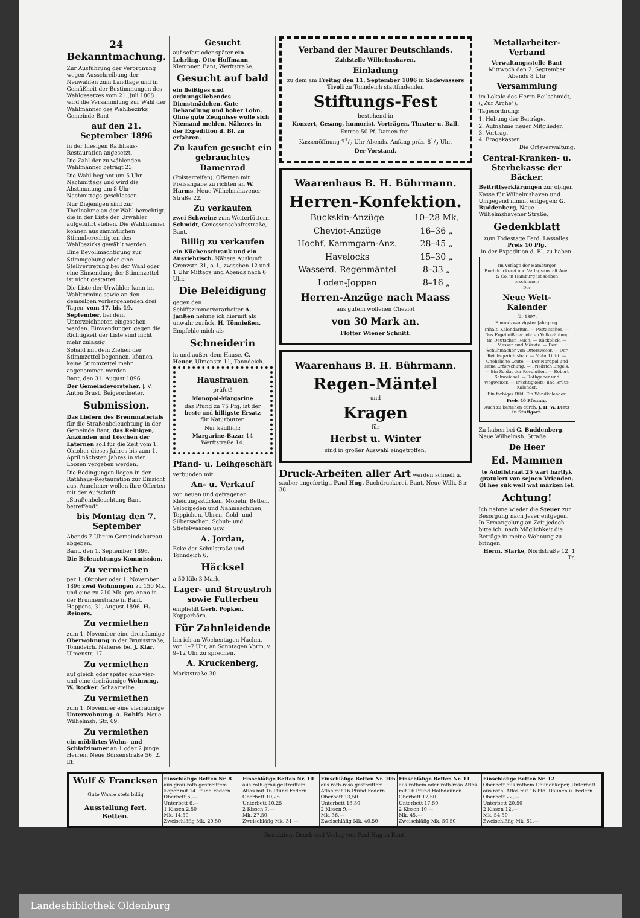24 Bekanntmachung.
Zur Ausführung der Verordnung wegen Ausschreibung der Neuwahlen zum Landtage und in Gemäßheit der Bestimmungen des Wahlgesetzes vom 21. Juli 1868 wird die Versammlung zur Wahl der Wahlmänner des Wahlbezirks Gemeinde Bant
auf den 21. September 1896
in der hiesigen Rathhaus-Restauration angesetzt.
Die Zahl der zu wählenden Wahlmänner beträgt 23.
Die Wahl beginnt um 5 Uhr Nachmittags und wird die Abstimmung um 8 Uhr Nachmittags geschlossen.
Nur Diejenigen sind zur Theilnahme an der Wahl berechtigt, die in der Liste der Urwähler aufgeführt stehen. Die Wahlmänner können aus sämmtlichen Stimmberechtigten des Wahlbezirks gewählt werden.
Eine Bevollmächtigung zur Stimmgebung oder eine Stellvertretung bei der Wahl oder eine Einsendung der Stimmzettel ist nicht gestattet.
Die Liste der Urwähler kann im Wahltermine sowie an den demselben vorhergehenden drei Tagen, vom 17. bis 19. September, bei dem Unterzeichneten eingesehen werden. Einwendungen gegen die Richtigkeit der Liste sind nicht mehr zulässig.
Sobald mit dem Ziehen der Stimmzettel begonnen, können keine Stimmzettel mehr angenommen werden.
Bant, den 31. August 1896.
Der Gemeindevorsteher. J. V.: Anton Brust, Beigeordneter.
Submission.
Das Liefern des Brennmaterials für die Straßenbeleuchtung in der Gemeinde Bant, das Reinigen, Anzünden und Löschen der Laternen soll für die Zeit vom 1. Oktober dieses Jahres bis zum 1. April nächsten Jahres in vier Loosen vergeben werden.
Die Bedingungen liegen in der Rathhaus-Restauration zur Einsicht aus. Annehmer wollen ihre Offerten mit der Aufschrift „Straßenbeleuchtung Bant betreffend"
bis Montag den 7. September
Abends 7 Uhr im Gemeindebureau abgeben.
Bant, den 1. September 1896.
Die Beleuchtungs-Kommission.
Zu vermiethen
per 1. Oktober oder 1. November 1896 zwei Wohnungen zu 150 Mk. und eine zu 210 Mk. pro Anno in der Brunnenstraße in Bant. Heppens, 31. August 1896. H. Reiners.
Zu vermiethen
zum 1. November eine dreiräumige Oberwohnung in der Brunsstraße, Tonndeich. Näheres bei J. Klar, Ulmenstr. 17.
Zu vermiethen
auf gleich oder später eine vier- und eine dreiräumige Wohnung. W. Rocker, Schaarreihe.
Zu vermiethen
zum 1. November eine vierräumige Unterwohnung. A. Rohlfs, Neue Wilhelmsh. Str. 69.
Zu vermiethen
ein möblirtes Wohn- und Schlafzimmer an 1 oder 2 junge Herren. Neue Börsenstraße 56, 2. Et.
Gesucht
auf sofort oder später ein Lehrling. Otto Hoffmann, Klempner, Bant, Werftstraße.
Gesucht auf bald
ein fleißiges und ordnungsliebendes Dienstmädchen. Gute Behandlung und hoher Lohn. Ohne gute Zeugnisse wolle sich Niemand melden. Näheres in der Expedition d. Bl. zu erfahren.
Zu kaufen gesucht ein gebrauchtes Damenrad
(Polsterreifen). Offerten mit Preisangabe zu richten an W. Harms, Neue Wilhelmshavener Straße 22.
Zu verkaufen
zwei Schweine zum Weiterfüttern. Schmidt, Genossenschaftsstraße, Bant.
Billig zu verkaufen
ein Küchenschrank und ein Ausziehtisch. Nähere Auskunft Grenzstr. 31, o. l., zwischen 12 und 1 Uhr Mittags und Abends nach 6 Uhr.
Die Beleidigung
gegen den Schiffszimmervorarbeiter A. Janßen nehme ich hiermit als unwahr zurück. H. Tönnießen.
Empfehle mich als
Schneiderin
in und außer dem Hause. C. Heuer, Ulmenstr. 11, Tonndeich.
Hausfrauen
prüfet!
Monopol-Margarine
das Pfund zu 75 Pfg. ist der beste und billigste Ersatz für Naturbutter.
Nur käuflich:
Margarine-Bazar 14 Werftstraße 14.
Pfand- u. Leihgeschäft
verbunden mit
An- u. Verkauf
von neuen und getragenen Kleidungsstücken, Möbeln, Betten, Velocipeden und Nähmaschinen, Teppichen, Uhren, Gold- und Silbersachen, Schuh- und Stiefelwaaren usw.
A. Jordan,
Ecke der Schulstraße und Tonndeich 6.
Häcksel
à 50 Kilo 3 Mark,
Lager- und Streustroh sowie Futterheu
empfiehlt Gerh. Popken, Kopperhörn.
Für Zahnleidende
bin ich an Wochentagen Nachm. von 1–7 Uhr, an Sonntagen Vorm. v. 9–12 Uhr zu sprechen.
A. Kruckenberg,
Marktstraße 30.
Verband der Maurer Deutschlands.
Zahlstelle Wilhelmshaven.
Einladung
zu dem am Freitag den 11. September 1896 in Sadewassers Tivoli zu Tonndeich stattfindenden
Stiftungs-Fest
bestehend in
Konzert, Gesang, humorist. Vorträgen, Theater u. Ball.
Entree 50 Pf. Damen frei.
Kassenöffnung 71/2 Uhr Abends. Anfang präz. 81/2 Uhr.
Der Vorstand.
Waarenhaus B. H. Bührmann.
Herren-Konfektion.
| Buckskin-Anzüge | 10–28 Mk. |
| Cheviot-Anzüge | 16–36 „ |
| Hochf. Kammgarn-Anz. | 28–45 „ |
| Havelocks | 15–30 „ |
| Wasserd. Regenmäntel | 8–33 „ |
| Loden-Joppen | 8–16 „ |
Herren-Anzüge nach Maass
aus gutem wollenen Cheviot
von 30 Mark an.
Flotter Wiener Schnitt.
Waarenhaus B. H. Bührmann.
Regen-Mäntel
und
Kragen
für
Herbst u. Winter
sind in großer Auswahl eingetroffen.
Druck-Arbeiten aller Art werden schnell u. sauber angefertigt. Paul Hug. Buchdruckerei, Bant, Neue Wilh. Str. 38.
Metallarbeiter-Verband
Verwaltungsstelle Bant
Mittwoch den 2. September Abends 8 Uhr
Versammlung
im Lokale des Herrn Beilschmidt, („Zur Arche").
Tagesordnung:
1. Hebung der Beiträge.
2. Aufnahme neuer Mitglieder.
3. Vortrag.
4. Fragekasten.
Die Ortsverwaltung.
Central-Kranken- u. Sterbekasse der Bäcker.
Beitrittserklärungen zur obigen Kasse für Wilhelmshaven und Umgegend nimmt entgegen: G. Buddenberg, Neue Wilhelmshavener Straße.
Gedenkblatt
zum Todestage Ferd. Lassalles.
Preis 10 Pfg.
in der Expedition d. Bl. zu haben.
Im Verlage der Hamburger Buchdruckerei und Verlagsanstalt Auer & Co. in Hamburg ist soeben erschienen:
Der
Neue Welt-Kalender
für 1897.
Einundzwanzigster Jahrgang.
Inhalt: Kalendarium. — Postalisches. — Das Ergebniß der letzten Volkszählung im Deutschen Reich. — Rückblick. — Messen und Märkte. — Der Schuhmacher von Ottersweier. — Der Reichsgerichtsbau. — Mehr Licht! — Unehrliche Leute. — Der Nordpol und seine Erforschung. — Friedrich Engels. — Ein Soldat der Revolution. — Robert Schweichel. — Rathgeber und Wegweiser. — Trächtigkeits- und Brüte-Kalender.
Ein farbiges Bild. Ein Wandkalender.
Preis 40 Pfennig.
Auch zu beziehen durch: J. H. W. Dietz in Stuttgart.
Zu haben bei G. Buddenberg, Neue Wilhelmsh. Straße.
De Heer
Ed. Mammen
te Adolfstraat 25 wart hartlyk gratulert von sejnen Vrienden. Ol hee sük well wat märken let.
Achtung!
Ich nehme wieder die Steuer zur Besorgung nach Jever entgegen. In Ermangelung an Zeit jedoch bitte ich, nach Möglichkeit die Beträge in meine Wohnung zu bringen.
Herm. Starke, Nordstraße 12, 1 Tr.
| Wulf & Francksen Gute Waare stets billig Ausstellung fert. Betten. | Einschläfige Betten Nr. 8 aus grau-roth gestreiftem Köper mit 14 Pfund Federn Oberbett 6,— Unterbett 6,— 1 Kissen 2,50 Mk. 14,50 Zweischläfig Mk. 20,50 | Einschläfige Betten Nr. 10 aus roth-grau gestreiftem Atlas mit 16 Pfund Federn. Oberbett 10,25 Unterbett 10,25 2 Kissen 7,— Mk. 27,50 Zweischläfig Mk. 31,— | Einschläfige Betten Nr. 10b aus roth-rosa gestreiftem Atlas mit 16 Pfund Federn. Oberbett 13,50 Unterbett 13,50 2 Kissen 9,— Mk. 36,— Zweischläfig Mk. 40,50 | Einschläfige Betten Nr. 11 aus rothem oder roth-rosa Atlas mit 16 Pfund Halbdaunen. Oberbett 17,50 Unterbett 17,50 2 Kissen 10,— Mk. 45,— Zweischläfig Mk. 50,50 | Einschläfige Betten Nr. 12 Oberbett aus rothem Daunenköper, Unterbett aus roth. Atlas mit 16 Pfd. Daunen u. Federn. Oberbett 22,— Unterbett 20,50 2 Kissen 12,— Mk. 54,50 Zweischläfig Mk. 61.— |
Redaktion, Druck und Verlag von Paul Hug in Bant.
Landesbibliothek Oldenburg